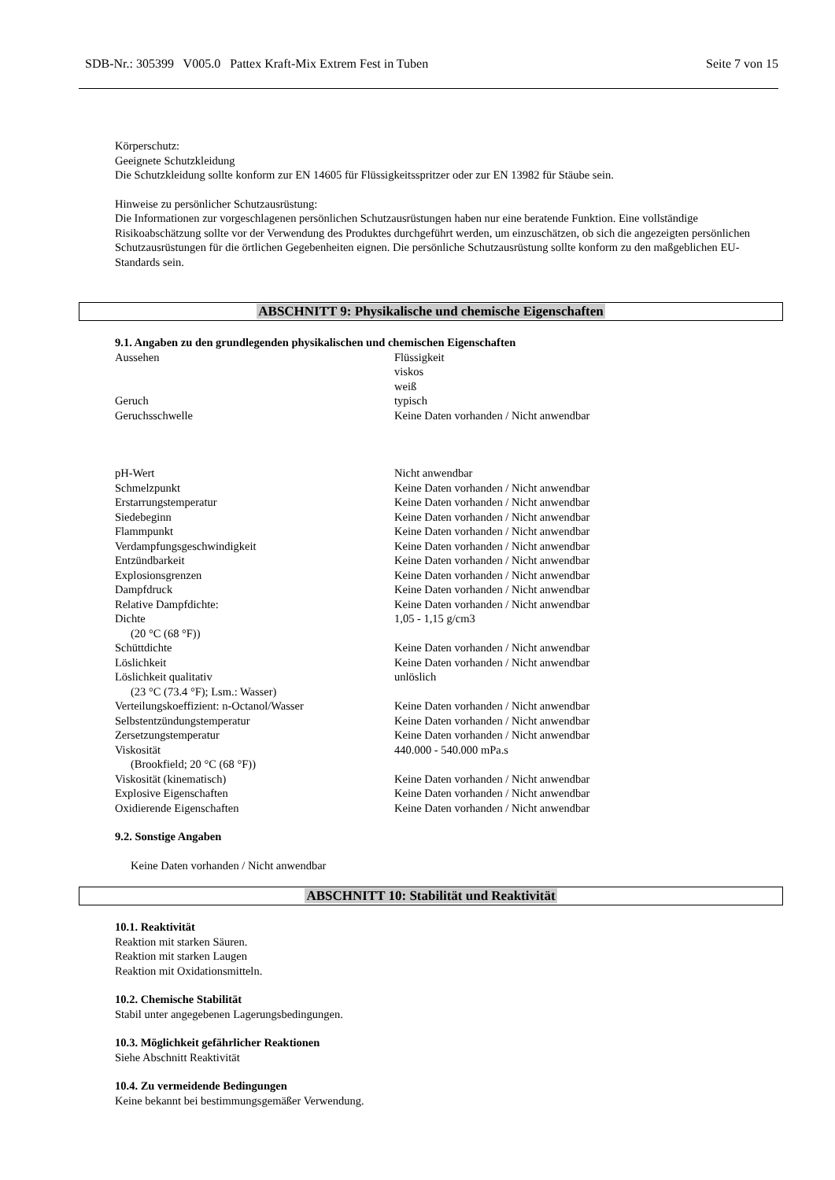SDB-Nr.: 305399 V005.0 Pattex Kraft-Mix Extrem Fest in Tuben Seite 7 von 15
Körperschutz:
Geeignete Schutzkleidung
Die Schutzkleidung sollte konform zur EN 14605 für Flüssigkeitsspritzer oder zur EN 13982 für Stäube sein.
Hinweise zu persönlicher Schutzausrüstung:
Die Informationen zur vorgeschlagenen persönlichen Schutzausrüstungen haben nur eine beratende Funktion. Eine vollständige Risikoabschätzung sollte vor der Verwendung des Produktes durchgeführt werden, um einzuschätzen, ob sich die angezeigten persönlichen Schutzausrüstungen für die örtlichen Gegebenheiten eignen. Die persönliche Schutzausrüstung sollte konform zu den maßgeblichen EU-Standards sein.
ABSCHNITT 9: Physikalische und chemische Eigenschaften
9.1. Angaben zu den grundlegenden physikalischen und chemischen Eigenschaften
| Aussehen | Flüssigkeit viskos weiß |
| Geruch | typisch |
| Geruchsschwelle | Keine Daten vorhanden / Nicht anwendbar |
| pH-Wert | Nicht anwendbar |
| Schmelzpunkt | Keine Daten vorhanden / Nicht anwendbar |
| Erstarrungstemperatur | Keine Daten vorhanden / Nicht anwendbar |
| Siedebeginn | Keine Daten vorhanden / Nicht anwendbar |
| Flammpunkt | Keine Daten vorhanden / Nicht anwendbar |
| Verdampfungsgeschwindigkeit | Keine Daten vorhanden / Nicht anwendbar |
| Entzündbarkeit | Keine Daten vorhanden / Nicht anwendbar |
| Explosionsgrenzen | Keine Daten vorhanden / Nicht anwendbar |
| Dampfdruck | Keine Daten vorhanden / Nicht anwendbar |
| Relative Dampfdichte: | Keine Daten vorhanden / Nicht anwendbar |
| Dichte (20 °C (68 °F)) | 1,05 - 1,15 g/cm3 |
| Schüttdichte | Keine Daten vorhanden / Nicht anwendbar |
| Löslichkeit | Keine Daten vorhanden / Nicht anwendbar |
| Löslichkeit qualitativ (23 °C (73.4 °F); Lsm.: Wasser) | unlöslich |
| Verteilungskoeffizient: n-Octanol/Wasser | Keine Daten vorhanden / Nicht anwendbar |
| Selbstentzündungstemperatur | Keine Daten vorhanden / Nicht anwendbar |
| Zersetzungstemperatur | Keine Daten vorhanden / Nicht anwendbar |
| Viskosität (Brookfield; 20 °C (68 °F)) | 440.000 - 540.000 mPa.s |
| Viskosität (kinematisch) | Keine Daten vorhanden / Nicht anwendbar |
| Explosive Eigenschaften | Keine Daten vorhanden / Nicht anwendbar |
| Oxidierende Eigenschaften | Keine Daten vorhanden / Nicht anwendbar |
9.2. Sonstige Angaben
Keine Daten vorhanden / Nicht anwendbar
ABSCHNITT 10: Stabilität und Reaktivität
10.1. Reaktivität
Reaktion mit starken Säuren.
Reaktion mit starken Laugen
Reaktion mit Oxidationsmitteln.
10.2. Chemische Stabilität
Stabil unter angegebenen Lagerungsbedingungen.
10.3. Möglichkeit gefährlicher Reaktionen
Siehe Abschnitt Reaktivität
10.4. Zu vermeidende Bedingungen
Keine bekannt bei bestimmungsgemäßer Verwendung.